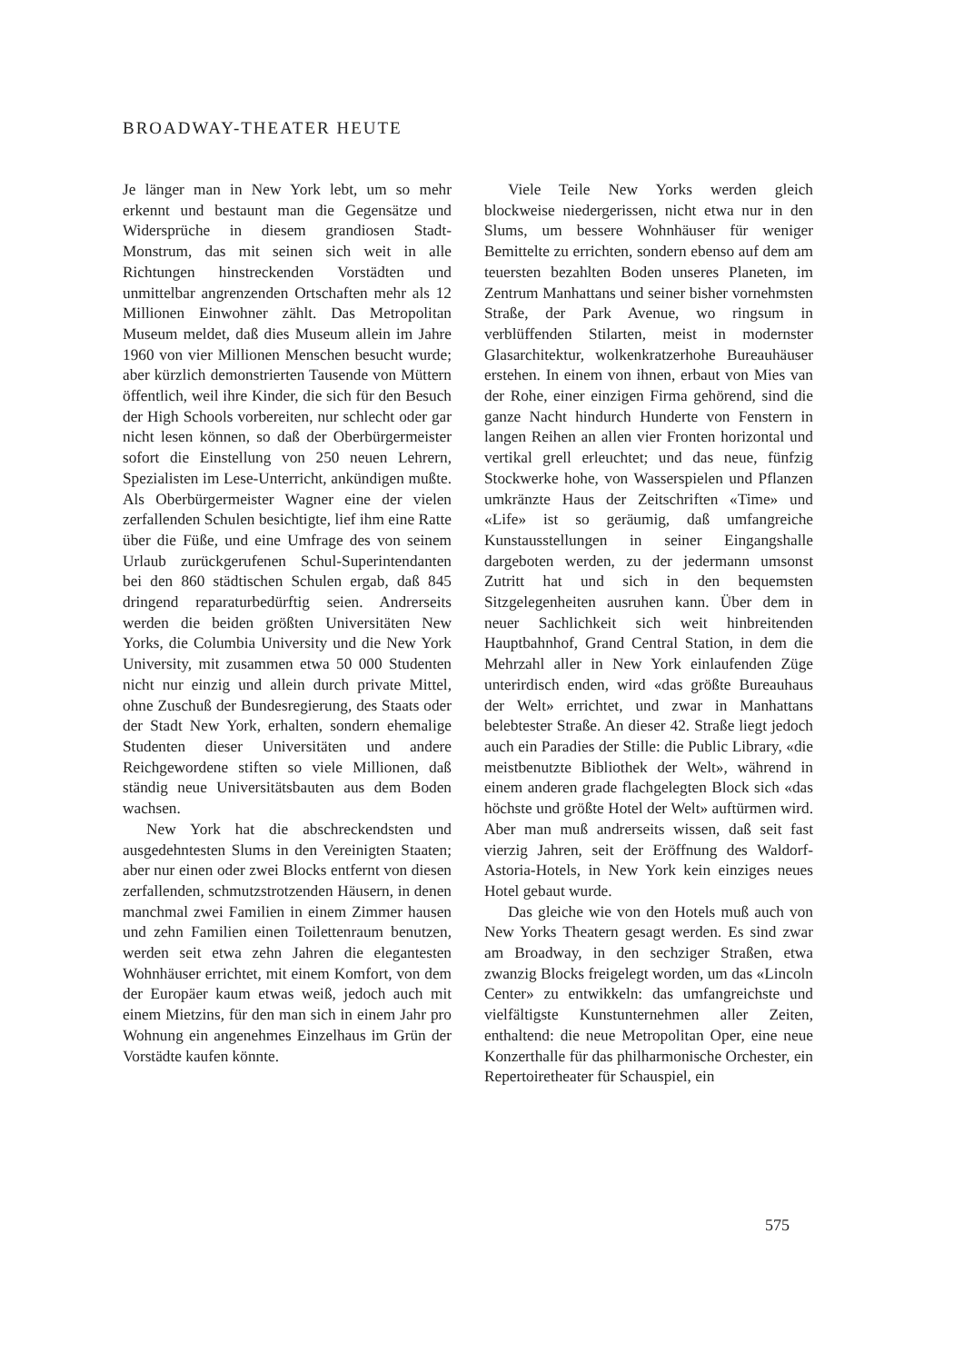BROADWAY-THEATER HEUTE
Je länger man in New York lebt, um so mehr erkennt und bestaunt man die Gegensätze und Widersprüche in diesem grandiosen Stadt-Monstrum, das mit seinen sich weit in alle Richtungen hinstreckenden Vorstädten und unmittelbar angrenzenden Ortschaften mehr als 12 Millionen Einwohner zählt. Das Metropolitan Museum meldet, daß dies Museum allein im Jahre 1960 von vier Millionen Menschen besucht wurde; aber kürzlich demonstrierten Tausende von Müttern öffentlich, weil ihre Kinder, die sich für den Besuch der High Schools vorbereiten, nur schlecht oder gar nicht lesen können, so daß der Oberbürgermeister sofort die Einstellung von 250 neuen Lehrern, Spezialisten im Lese-Unterricht, ankündigen mußte. Als Oberbürgermeister Wagner eine der vielen zerfallenden Schulen besichtigte, lief ihm eine Ratte über die Füße, und eine Umfrage des von seinem Urlaub zurückgerufenen Schul-Superintendanten bei den 860 städtischen Schulen ergab, daß 845 dringend reparaturbedürftig seien. Andrerseits werden die beiden größten Universitäten New Yorks, die Columbia University und die New York University, mit zusammen etwa 50 000 Studenten nicht nur einzig und allein durch private Mittel, ohne Zuschuß der Bundesregierung, des Staats oder der Stadt New York, erhalten, sondern ehemalige Studenten dieser Universitäten und andere Reichgewordene stiften so viele Millionen, daß ständig neue Universitätsbauten aus dem Boden wachsen.
New York hat die abschreckendsten und ausgedehntesten Slums in den Vereinigten Staaten; aber nur einen oder zwei Blocks entfernt von diesen zerfallenden, schmutzstrotzenden Häusern, in denen manchmal zwei Familien in einem Zimmer hausen und zehn Familien einen Toilettenraum benutzen, werden seit etwa zehn Jahren die elegantesten Wohnhäuser errichtet, mit einem Komfort, von dem der Europäer kaum etwas weiß, jedoch auch mit einem Mietzins, für den man sich in einem Jahr pro Wohnung ein angenehmes Einzelhaus im Grün der Vorstädte kaufen könnte.
Viele Teile New Yorks werden gleich blockweise niedergerissen, nicht etwa nur in den Slums, um bessere Wohnhäuser für weniger Bemittelte zu errichten, sondern ebenso auf dem am teuersten bezahlten Boden unseres Planeten, im Zentrum Manhattans und seiner bisher vornehmsten Straße, der Park Avenue, wo ringsum in verblüffenden Stilarten, meist in modernster Glasarchitektur, wolkenkratzerhohe Bureauhäuser erstehen. In einem von ihnen, erbaut von Mies van der Rohe, einer einzigen Firma gehörend, sind die ganze Nacht hindurch Hunderte von Fenstern in langen Reihen an allen vier Fronten horizontal und vertikal grell erleuchtet; und das neue, fünfzig Stockwerke hohe, von Wasserspielen und Pflanzen umkränzte Haus der Zeitschriften «Time» und «Life» ist so geräumig, daß umfangreiche Kunstausstellungen in seiner Eingangshalle dargeboten werden, zu der jedermann umsonst Zutritt hat und sich in den bequemsten Sitzgelegenheiten ausruhen kann. Über dem in neuer Sachlichkeit sich weit hinbreitenden Hauptbahnhof, Grand Central Station, in dem die Mehrzahl aller in New York einlaufenden Züge unterirdisch enden, wird «das größte Bureauhaus der Welt» errichtet, und zwar in Manhattans belebtester Straße. An dieser 42. Straße liegt jedoch auch ein Paradies der Stille: die Public Library, «die meistbenutzte Bibliothek der Welt», während in einem anderen grade flachgelegten Block sich «das höchste und größte Hotel der Welt» auftürmen wird. Aber man muß andrerseits wissen, daß seit fast vierzig Jahren, seit der Eröffnung des Waldorf-Astoria-Hotels, in New York kein einziges neues Hotel gebaut wurde.
Das gleiche wie von den Hotels muß auch von New Yorks Theatern gesagt werden. Es sind zwar am Broadway, in den sechziger Straßen, etwa zwanzig Blocks freigelegt worden, um das «Lincoln Center» zu entwikkeln: das umfangreichste und vielfältigste Kunstunternehmen aller Zeiten, enthaltend: die neue Metropolitan Oper, eine neue Konzerthalle für das philharmonische Orchester, ein Repertoiretheater für Schauspiel, ein
575